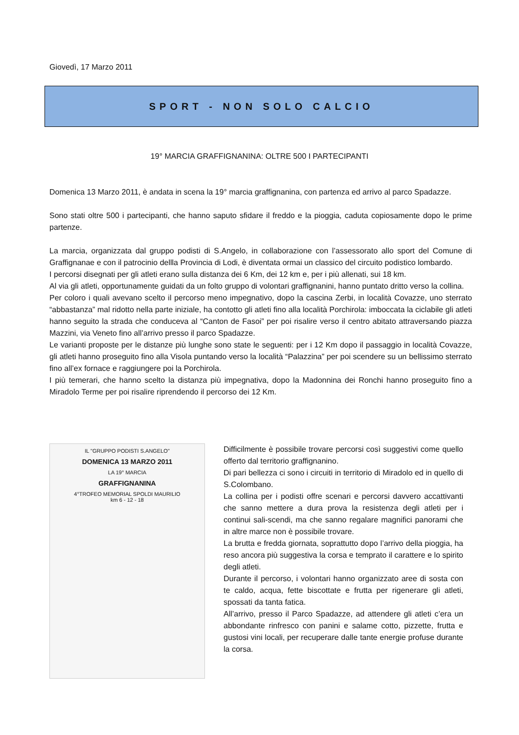Giovedì, 17 Marzo 2011
SPORT - NON SOLO CALCIO
19° MARCIA GRAFFIGNANINA: OLTRE 500 I PARTECIPANTI
Domenica 13 Marzo 2011, è andata in scena la 19° marcia graffignanina, con partenza ed arrivo al parco Spadazze.
Sono stati oltre 500 i partecipanti, che hanno saputo sfidare il freddo e la pioggia, caduta copiosamente dopo le prime partenze.
La marcia, organizzata dal gruppo podisti di S.Angelo, in collaborazione con l’assessorato allo sport del Comune di Graffignanae e con il patrocinio dellla Provincia di Lodi, è diventata ormai un classico del circuito podistico lombardo.
I percorsi disegnati per gli atleti erano sulla distanza dei 6 Km, dei 12 km e, per i più allenati, sui 18 km.
Al via gli atleti, opportunamente guidati da un folto gruppo di volontari graffignanini, hanno puntato dritto verso la collina.
Per coloro i quali avevano scelto il percorso meno impegnativo, dopo la cascina Zerbi, in località Covazze, uno sterrato “abbastanza” mal ridotto nella parte iniziale, ha contotto gli atleti fino alla località Porchirola: imboccata la ciclabile gli atleti hanno seguito la strada che conduceva al “Canton de Fasoi” per poi risalire verso il centro abitato attraversando piazza Mazzini, via Veneto fino all’arrivo presso il parco Spadazze.
Le varianti proposte per le distanze più lunghe sono state le seguenti: per i 12 Km dopo il passaggio in località Covazze, gli atleti hanno proseguito fino alla Visola puntando verso la località “Palazzina” per poi scendere su un bellissimo sterrato fino all’ex fornace e raggiungere poi la Porchirola.
I più temerari, che hanno scelto la distanza più impegnativa, dopo la Madonnina dei Ronchi hanno proseguito fino a Miradolo Terme per poi risalire riprendendo il percorso dei 12 Km.
IL "GRUPPO PODISTI S.ANGELO"
DOMENICA 13 MARZO 2011
LA 19° MARCIA
GRAFFIGNANINA
4°TROFEO MEMORIAL SPOLDI MAURILIO
km 6 - 12 - 18
Difficilmente è possibile trovare percorsi così suggestivi come quello offerto dal territorio graffignanino.
Di pari bellezza ci sono i circuiti in territorio di Miradolo ed in quello di S.Colombano.
La collina per i podisti offre scenari e percorsi davvero accattivanti che sanno mettere a dura prova la resistenza degli atleti per i continui sali-scendi, ma che sanno regalare magnifici panorami che in altre marce non è possibile trovare.
La brutta e fredda giornata, soprattutto dopo l’arrivo della pioggia, ha reso ancora più suggestiva la corsa e temprato il carattere e lo spirito degli atleti.
Durante il percorso, i volontari hanno organizzato aree di sosta con te caldo, acqua, fette biscottate e frutta per rigenerare gli atleti, spossati da tanta fatica.
All’arrivo, presso il Parco Spadazze, ad attendere gli atleti c’era un abbondante rinfresco con panini e salame cotto, pizzette, frutta e gustosi vini locali, per recuperare dalle tante energie profuse durante la corsa.